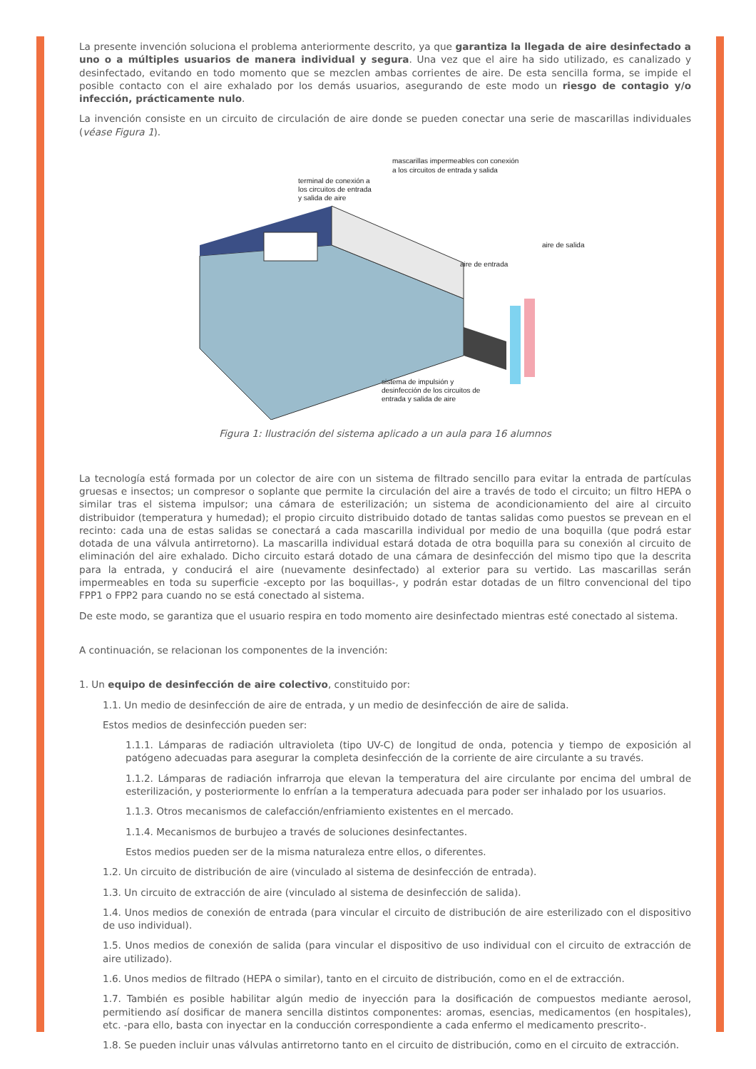La presente invención soluciona el problema anteriormente descrito, ya que garantiza la llegada de aire desinfectado a uno o a múltiples usuarios de manera individual y segura. Una vez que el aire ha sido utilizado, es canalizado y desinfectado, evitando en todo momento que se mezclen ambas corrientes de aire. De esta sencilla forma, se impide el posible contacto con el aire exhalado por los demás usuarios, asegurando de este modo un riesgo de contagio y/o infección, prácticamente nulo.
La invención consiste en un circuito de circulación de aire donde se pueden conectar una serie de mascarillas individuales (véase Figura 1).
mascarillas impermeables con conexión
a los circuitos de entrada y salida
terminal de conexión a
los circuitos de entrada
y salida de aire
aire de salida
aire de entrada
sistema de impulsión y
desinfección de los circuitos de
entrada y salida de aire
Figura 1: Ilustración del sistema aplicado a un aula para 16 alumnos
La tecnología está formada por un colector de aire con un sistema de filtrado sencillo para evitar la entrada de partículas gruesas e insectos; un compresor o soplante que permite la circulación del aire a través de todo el circuito; un filtro HEPA o similar tras el sistema impulsor; una cámara de esterilización; un sistema de acondicionamiento del aire al circuito distribuidor (temperatura y humedad); el propio circuito distribuido dotado de tantas salidas como puestos se prevean en el recinto: cada una de estas salidas se conectará a cada mascarilla individual por medio de una boquilla (que podrá estar dotada de una válvula antirretorno). La mascarilla individual estará dotada de otra boquilla para su conexión al circuito de eliminación del aire exhalado. Dicho circuito estará dotado de una cámara de desinfección del mismo tipo que la descrita para la entrada, y conducirá el aire (nuevamente desinfectado) al exterior para su vertido. Las mascarillas serán impermeables en toda su superficie -excepto por las boquillas-, y podrán estar dotadas de un filtro convencional del tipo FPP1 o FPP2 para cuando no se está conectado al sistema.
De este modo, se garantiza que el usuario respira en todo momento aire desinfectado mientras esté conectado al sistema.
A continuación, se relacionan los componentes de la invención:
1. Un equipo de desinfección de aire colectivo, constituido por:
1.1. Un medio de desinfección de aire de entrada, y un medio de desinfección de aire de salida.
Estos medios de desinfección pueden ser:
1.1.1. Lámparas de radiación ultravioleta (tipo UV-C) de longitud de onda, potencia y tiempo de exposición al patógeno adecuadas para asegurar la completa desinfección de la corriente de aire circulante a su través.
1.1.2. Lámparas de radiación infrarroja que elevan la temperatura del aire circulante por encima del umbral de esterilización, y posteriormente lo enfrían a la temperatura adecuada para poder ser inhalado por los usuarios.
1.1.3. Otros mecanismos de calefacción/enfriamiento existentes en el mercado.
1.1.4. Mecanismos de burbujeo a través de soluciones desinfectantes.
Estos medios pueden ser de la misma naturaleza entre ellos, o diferentes.
1.2. Un circuito de distribución de aire (vinculado al sistema de desinfección de entrada).
1.3. Un circuito de extracción de aire (vinculado al sistema de desinfección de salida).
1.4. Unos medios de conexión de entrada (para vincular el circuito de distribución de aire esterilizado con el dispositivo de uso individual).
1.5. Unos medios de conexión de salida (para vincular el dispositivo de uso individual con el circuito de extracción de aire utilizado).
1.6. Unos medios de filtrado (HEPA o similar), tanto en el circuito de distribución, como en el de extracción.
1.7. También es posible habilitar algún medio de inyección para la dosificación de compuestos mediante aerosol, permitiendo así dosificar de manera sencilla distintos componentes: aromas, esencias, medicamentos (en hospitales), etc. -para ello, basta con inyectar en la conducción correspondiente a cada enfermo el medicamento prescrito-.
1.8. Se pueden incluir unas válvulas antirretorno tanto en el circuito de distribución, como en el circuito de extracción.